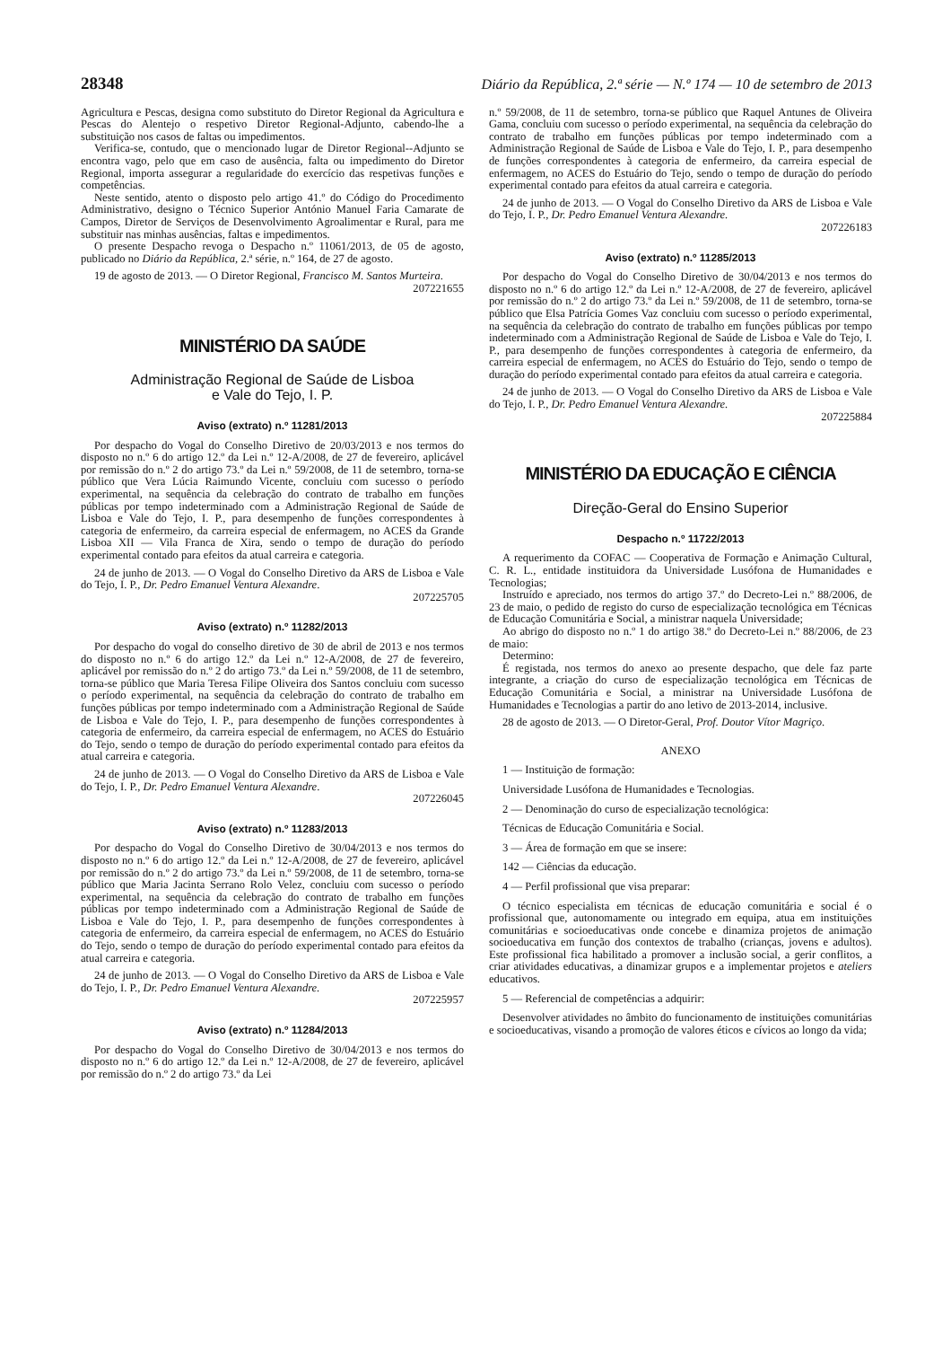28348 Diário da República, 2.ª série — N.º 174 — 10 de setembro de 2013
Agricultura e Pescas, designa como substituto do Diretor Regional da Agricultura e Pescas do Alentejo o respetivo Diretor Regional-Adjunto, cabendo-lhe a substituição nos casos de faltas ou impedimentos.
Verifica-se, contudo, que o mencionado lugar de Diretor Regional--Adjunto se encontra vago, pelo que em caso de ausência, falta ou impedimento do Diretor Regional, importa assegurar a regularidade do exercício das respetivas funções e competências.
Neste sentido, atento o disposto pelo artigo 41.º do Código do Procedimento Administrativo, designo o Técnico Superior António Manuel Faria Camarate de Campos, Diretor de Serviços de Desenvolvimento Agroalimentar e Rural, para me substituir nas minhas ausências, faltas e impedimentos.
O presente Despacho revoga o Despacho n.º 11061/2013, de 05 de agosto, publicado no Diário da República, 2.ª série, n.º 164, de 27 de agosto.
19 de agosto de 2013. — O Diretor Regional, Francisco M. Santos Murteira.
207221655
MINISTÉRIO DA SAÚDE
Administração Regional de Saúde de Lisboa
e Vale do Tejo, I. P.
Aviso (extrato) n.º 11281/2013
Por despacho do Vogal do Conselho Diretivo de 20/03/2013 e nos termos do disposto no n.º 6 do artigo 12.º da Lei n.º 12-A/2008, de 27 de fevereiro, aplicável por remissão do n.º 2 do artigo 73.º da Lei n.º 59/2008, de 11 de setembro, torna-se público que Vera Lúcia Raimundo Vicente, concluiu com sucesso o período experimental, na sequência da celebração do contrato de trabalho em funções públicas por tempo indeterminado com a Administração Regional de Saúde de Lisboa e Vale do Tejo, I. P., para desempenho de funções correspondentes à categoria de enfermeiro, da carreira especial de enfermagem, no ACES da Grande Lisboa XII — Vila Franca de Xira, sendo o tempo de duração do período experimental contado para efeitos da atual carreira e categoria.
24 de junho de 2013. — O Vogal do Conselho Diretivo da ARS de Lisboa e Vale do Tejo, I. P., Dr. Pedro Emanuel Ventura Alexandre.
207225705
Aviso (extrato) n.º 11282/2013
Por despacho do vogal do conselho diretivo de 30 de abril de 2013 e nos termos do disposto no n.º 6 do artigo 12.º da Lei n.º 12-A/2008, de 27 de fevereiro, aplicável por remissão do n.º 2 do artigo 73.º da Lei n.º 59/2008, de 11 de setembro, torna-se público que Maria Teresa Filipe Oliveira dos Santos concluiu com sucesso o período experimental, na sequência da celebração do contrato de trabalho em funções públicas por tempo indeterminado com a Administração Regional de Saúde de Lisboa e Vale do Tejo, I. P., para desempenho de funções correspondentes à categoria de enfermeiro, da carreira especial de enfermagem, no ACES do Estuário do Tejo, sendo o tempo de duração do período experimental contado para efeitos da atual carreira e categoria.
24 de junho de 2013. — O Vogal do Conselho Diretivo da ARS de Lisboa e Vale do Tejo, I. P., Dr. Pedro Emanuel Ventura Alexandre.
207226045
Aviso (extrato) n.º 11283/2013
Por despacho do Vogal do Conselho Diretivo de 30/04/2013 e nos termos do disposto no n.º 6 do artigo 12.º da Lei n.º 12-A/2008, de 27 de fevereiro, aplicável por remissão do n.º 2 do artigo 73.º da Lei n.º 59/2008, de 11 de setembro, torna-se público que Maria Jacinta Serrano Rolo Velez, concluiu com sucesso o período experimental, na sequência da celebração do contrato de trabalho em funções públicas por tempo indeterminado com a Administração Regional de Saúde de Lisboa e Vale do Tejo, I. P., para desempenho de funções correspondentes à categoria de enfermeiro, da carreira especial de enfermagem, no ACES do Estuário do Tejo, sendo o tempo de duração do período experimental contado para efeitos da atual carreira e categoria.
24 de junho de 2013. — O Vogal do Conselho Diretivo da ARS de Lisboa e Vale do Tejo, I. P., Dr. Pedro Emanuel Ventura Alexandre.
207225957
Aviso (extrato) n.º 11284/2013
Por despacho do Vogal do Conselho Diretivo de 30/04/2013 e nos termos do disposto no n.º 6 do artigo 12.º da Lei n.º 12-A/2008, de 27 de fevereiro, aplicável por remissão do n.º 2 do artigo 73.º da Lei
n.º 59/2008, de 11 de setembro, torna-se público que Raquel Antunes de Oliveira Gama, concluiu com sucesso o período experimental, na sequência da celebração do contrato de trabalho em funções públicas por tempo indeterminado com a Administração Regional de Saúde de Lisboa e Vale do Tejo, I. P., para desempenho de funções correspondentes à categoria de enfermeiro, da carreira especial de enfermagem, no ACES do Estuário do Tejo, sendo o tempo de duração do período experimental contado para efeitos da atual carreira e categoria.
24 de junho de 2013. — O Vogal do Conselho Diretivo da ARS de Lisboa e Vale do Tejo, I. P., Dr. Pedro Emanuel Ventura Alexandre.
207226183
Aviso (extrato) n.º 11285/2013
Por despacho do Vogal do Conselho Diretivo de 30/04/2013 e nos termos do disposto no n.º 6 do artigo 12.º da Lei n.º 12-A/2008, de 27 de fevereiro, aplicável por remissão do n.º 2 do artigo 73.º da Lei n.º 59/2008, de 11 de setembro, torna-se público que Elsa Patrícia Gomes Vaz concluiu com sucesso o período experimental, na sequência da celebração do contrato de trabalho em funções públicas por tempo indeterminado com a Administração Regional de Saúde de Lisboa e Vale do Tejo, I. P., para desempenho de funções correspondentes à categoria de enfermeiro, da carreira especial de enfermagem, no ACES do Estuário do Tejo, sendo o tempo de duração do período experimental contado para efeitos da atual carreira e categoria.
24 de junho de 2013. — O Vogal do Conselho Diretivo da ARS de Lisboa e Vale do Tejo, I. P., Dr. Pedro Emanuel Ventura Alexandre.
207225884
MINISTÉRIO DA EDUCAÇÃO E CIÊNCIA
Direção-Geral do Ensino Superior
Despacho n.º 11722/2013
A requerimento da COFAC — Cooperativa de Formação e Animação Cultural, C. R. L., entidade instituidora da Universidade Lusófona de Humanidades e Tecnologias;
Instruído e apreciado, nos termos do artigo 37.º do Decreto-Lei n.º 88/2006, de 23 de maio, o pedido de registo do curso de especialização tecnológica em Técnicas de Educação Comunitária e Social, a ministrar naquela Universidade;
Ao abrigo do disposto no n.º 1 do artigo 38.º do Decreto-Lei n.º 88/2006, de 23 de maio:
Determino:
É registada, nos termos do anexo ao presente despacho, que dele faz parte integrante, a criação do curso de especialização tecnológica em Técnicas de Educação Comunitária e Social, a ministrar na Universidade Lusófona de Humanidades e Tecnologias a partir do ano letivo de 2013-2014, inclusive.
28 de agosto de 2013. — O Diretor-Geral, Prof. Doutor Vítor Magriço.
ANEXO
1 — Instituição de formação:
Universidade Lusófona de Humanidades e Tecnologias.
2 — Denominação do curso de especialização tecnológica:
Técnicas de Educação Comunitária e Social.
3 — Área de formação em que se insere:
142 — Ciências da educação.
4 — Perfil profissional que visa preparar:
O técnico especialista em técnicas de educação comunitária e social é o profissional que, autonomamente ou integrado em equipa, atua em instituições comunitárias e socioeducativas onde concebe e dinamiza projetos de animação socioeducativa em função dos contextos de trabalho (crianças, jovens e adultos). Este profissional fica habilitado a promover a inclusão social, a gerir conflitos, a criar atividades educativas, a dinamizar grupos e a implementar projetos e ateliers educativos.
5 — Referencial de competências a adquirir:
Desenvolver atividades no âmbito do funcionamento de instituições comunitárias e socioeducativas, visando a promoção de valores éticos e cívicos ao longo da vida;